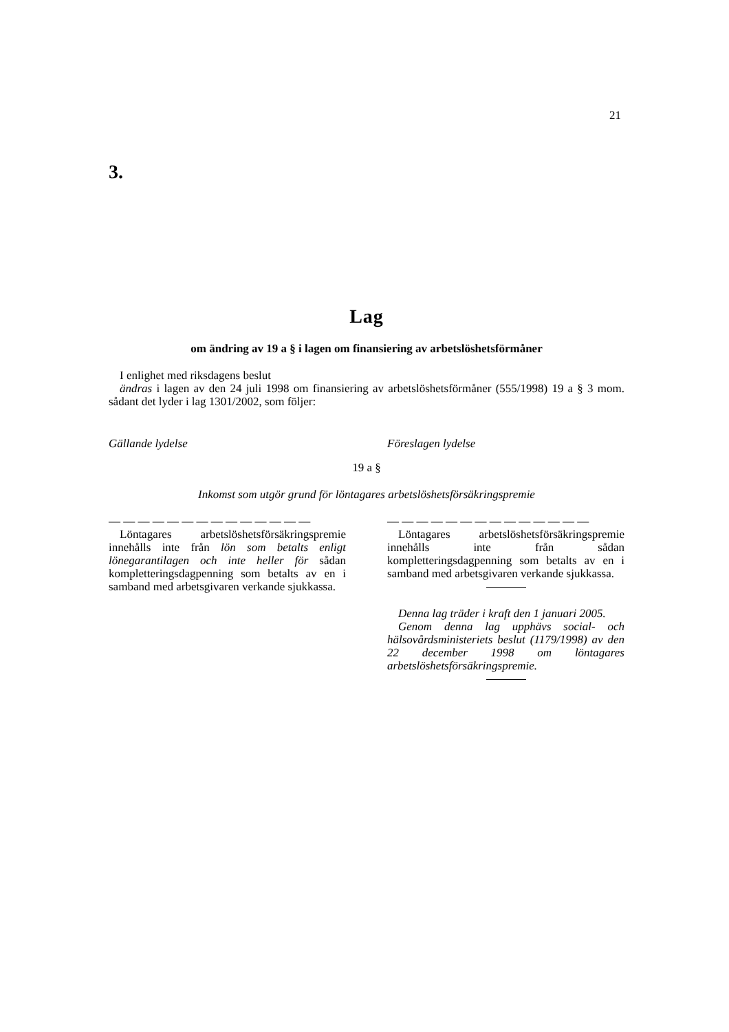21
3.
Lag
om ändring av 19 a § i lagen om finansiering av arbetslöshetsförmåner
I enlighet med riksdagens beslut
ändras i lagen av den 24 juli 1998 om finansiering av arbetslöshetsförmåner (555/1998) 19 a § 3 mom. sådant det lyder i lag 1301/2002, som följer:
Gällande lydelse Föreslagen lydelse
19 a §
Inkomst som utgör grund för löntagares arbetslöshetsförsäkringspremie
— — — — — — — — — — — — — —
Löntagares arbetslöshetsförsäkringspremie innehålls inte från lön som betalts enligt lönegarantilagen och inte heller för sådan kompletteringsdagpenning som betalts av en i samband med arbetsgivaren verkande sjukkassa.
— — — — — — — — — — — — — —
Löntagares arbetslöshetsförsäkringspremie innehålls inte från sådan kompletteringsdagpenning som betalts av en i samband med arbetsgivaren verkande sjukkassa.
Denna lag träder i kraft den 1 januari 2005.
Genom denna lag upphävs social- och hälsovårdsministeriets beslut (1179/1998) av den 22 december 1998 om löntagares arbetslöshetsförsäkringspremie.